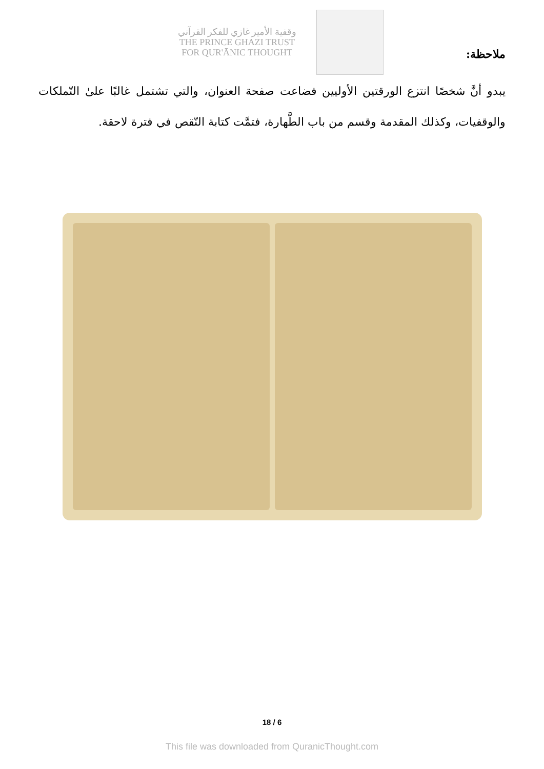وقفية الأمير غازي للفكر القرآني
THE PRINCE GHAZI TRUST
FOR QUR'ĀNIC THOUGHT
ملاحظة:
يبدو أنَّ شخصًا انتزع الورقتين الأوليين فضاعت صفحة العنوان، والتي تشتمل غالبًا علىٰ التّملكات والوقفيات، وكذلك المقدمة وقسم من باب الطَّهارة، فتمَّت كتابة النّقص في فترة لاحقة.
18 / 6
This file was downloaded from QuranicThought.com